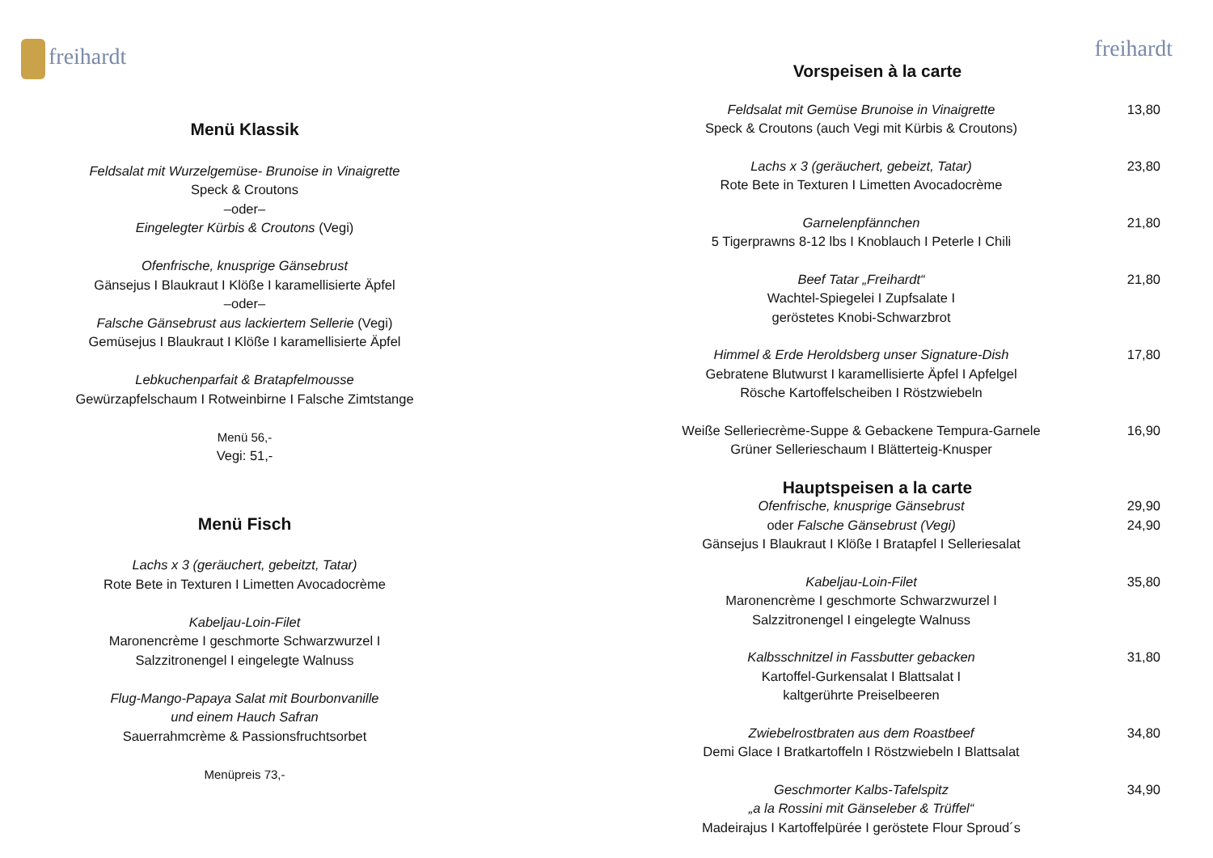freihardt
Menü Klassik
Feldsalat mit Wurzelgemüse- Brunoise in Vinaigrette
Speck & Croutons
–oder–
Eingelegter Kürbis & Croutons (Vegi)
Ofenfrische, knusprige Gänsebrust
Gänsejus I Blaukraut I Klöße I karamellisierte Äpfel
–oder–
Falsche Gänsebrust aus lackiertem Sellerie (Vegi)
Gemüsejus I Blaukraut I Klöße I karamellisierte Äpfel
Lebkuchenparfait & Bratapfelmousse
Gewürzapfelschaum I Rotweinbirne I Falsche Zimtstange
Menü 56,-
Vegi: 51,-
Menü Fisch
Lachs x 3 (geräuchert, gebeitzt, Tatar)
Rote Bete in Texturen I Limetten Avocadocrème
Kabeljau-Loin-Filet
Maronencrème I geschmorte Schwarzwurzel I
Salzzitronengel I eingelegte Walnuss
Flug-Mango-Papaya Salat mit Bourbonvanille
und einem Hauch Safran
Sauerrahmcrème & Passionsfruchtsorbet
Menüpreis 73,-
freihardt
Vorspeisen à la carte
Feldsalat mit Gemüse Brunoise in Vinaigrette
Speck & Croutons (auch Vegi mit Kürbis & Croutons)
13,80
Lachs x 3 (geräuchert, gebeizt, Tatar)
Rote Bete in Texturen I Limetten Avocadocrème
23,80
Garnelenpfännchen
5 Tigerprawns 8-12 lbs I Knoblauch I Peterle I Chili
21,80
Beef Tatar „Freihardt“
Wachtel-Spiegelei I Zupfsalate I
geröstetes Knobi-Schwarzbrot
21,80
Himmel & Erde Heroldsberg unser Signature-Dish
Gebratene Blutwurst I karamellisierte Äpfel I Apfelgel
Rösche Kartoffelscheiben I Röstzwiebeln
17,80
Weiße Selleriecrème-Suppe & Gebackene Tempura-Garnele
Grüner Sellerieschaum I Blätterteig-Knusper
16,90
Hauptspeisen a la carte
Ofenfrische, knusprige Gänsebrust
oder Falsche Gänsebrust (Vegi)
Gänsejus I Blaukraut I Klöße I Bratapfel I Selleriesalat
29,90
24,90
Kabeljau-Loin-Filet
Maronencrème I geschmorte Schwarzwurzel I
Salzzitronengel I eingelegte Walnuss
35,80
Kalbsschnitzel in Fassbutter gebacken
Kartoffel-Gurkensalat I Blattsalat I
kaltgerührte Preiselbeeren
31,80
Zwiebelrostbraten aus dem Roastbeef
Demi Glace I Bratkartoffeln I Röstzwiebeln I Blattsalat
34,80
Geschmorter Kalbs-Tafelspitz
„a la Rossini mit Gänseleber & Trüffel“
Madeirajus I Kartoffelpürée I geröstete Flour Sproud´s
34,90